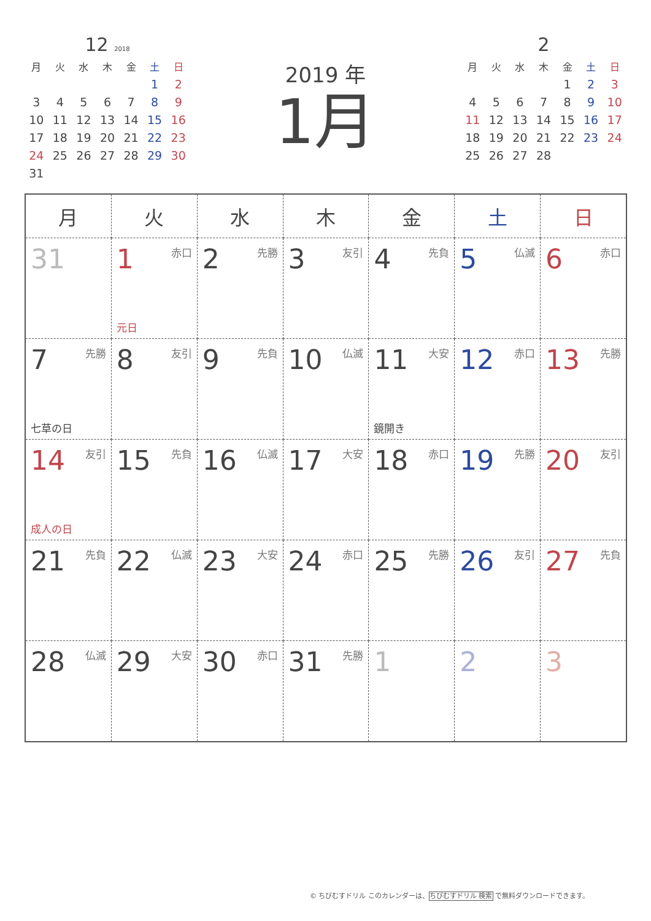12 2018
| 月 | 火 | 水 | 木 | 金 | 土 | 日 |
| --- | --- | --- | --- | --- | --- | --- |
| | | | | | 1 | 2 |
| 3 | 4 | 5 | 6 | 7 | 8 | 9 |
| 10 | 11 | 12 | 13 | 14 | 15 | 16 |
| 17 | 18 | 19 | 20 | 21 | 22 | 23 |
| 24 | 25 | 26 | 27 | 28 | 29 | 30 |
| 31 | | | | | | |
2019 年
1月
2
| 月 | 火 | 水 | 木 | 金 | 土 | 日 |
| --- | --- | --- | --- | --- | --- | --- |
| | | | | 1 | 2 | 3 |
| 4 | 5 | 6 | 7 | 8 | 9 | 10 |
| 11 | 12 | 13 | 14 | 15 | 16 | 17 |
| 18 | 19 | 20 | 21 | 22 | 23 | 24 |
| 25 | 26 | 27 | 28 | | | |
| 月 | 火 | 水 | 木 | 金 | 土 | 日 |
| --- | --- | --- | --- | --- | --- | --- |
| 31 | 1 赤口 元日 | 2 先勝 | 3 友引 | 4 先負 | 5 仏滅 | 6 赤口 |
| 7 先勝 七草の日 | 8 友引 | 9 先負 | 10 仏滅 | 11 大安 鏡開き | 12 赤口 | 13 先勝 |
| 14 友引 成人の日 | 15 先負 | 16 仏滅 | 17 大安 | 18 赤口 | 19 先勝 | 20 友引 |
| 21 先負 | 22 仏滅 | 23 大安 | 24 赤口 | 25 先勝 | 26 友引 | 27 先負 |
| 28 仏滅 | 29 大安 | 30 赤口 | 31 先勝 | 1 | 2 | 3 |
© ちびむすドリル このカレンダーは、ちびむすドリル 検索 で無料ダウンロードできます。